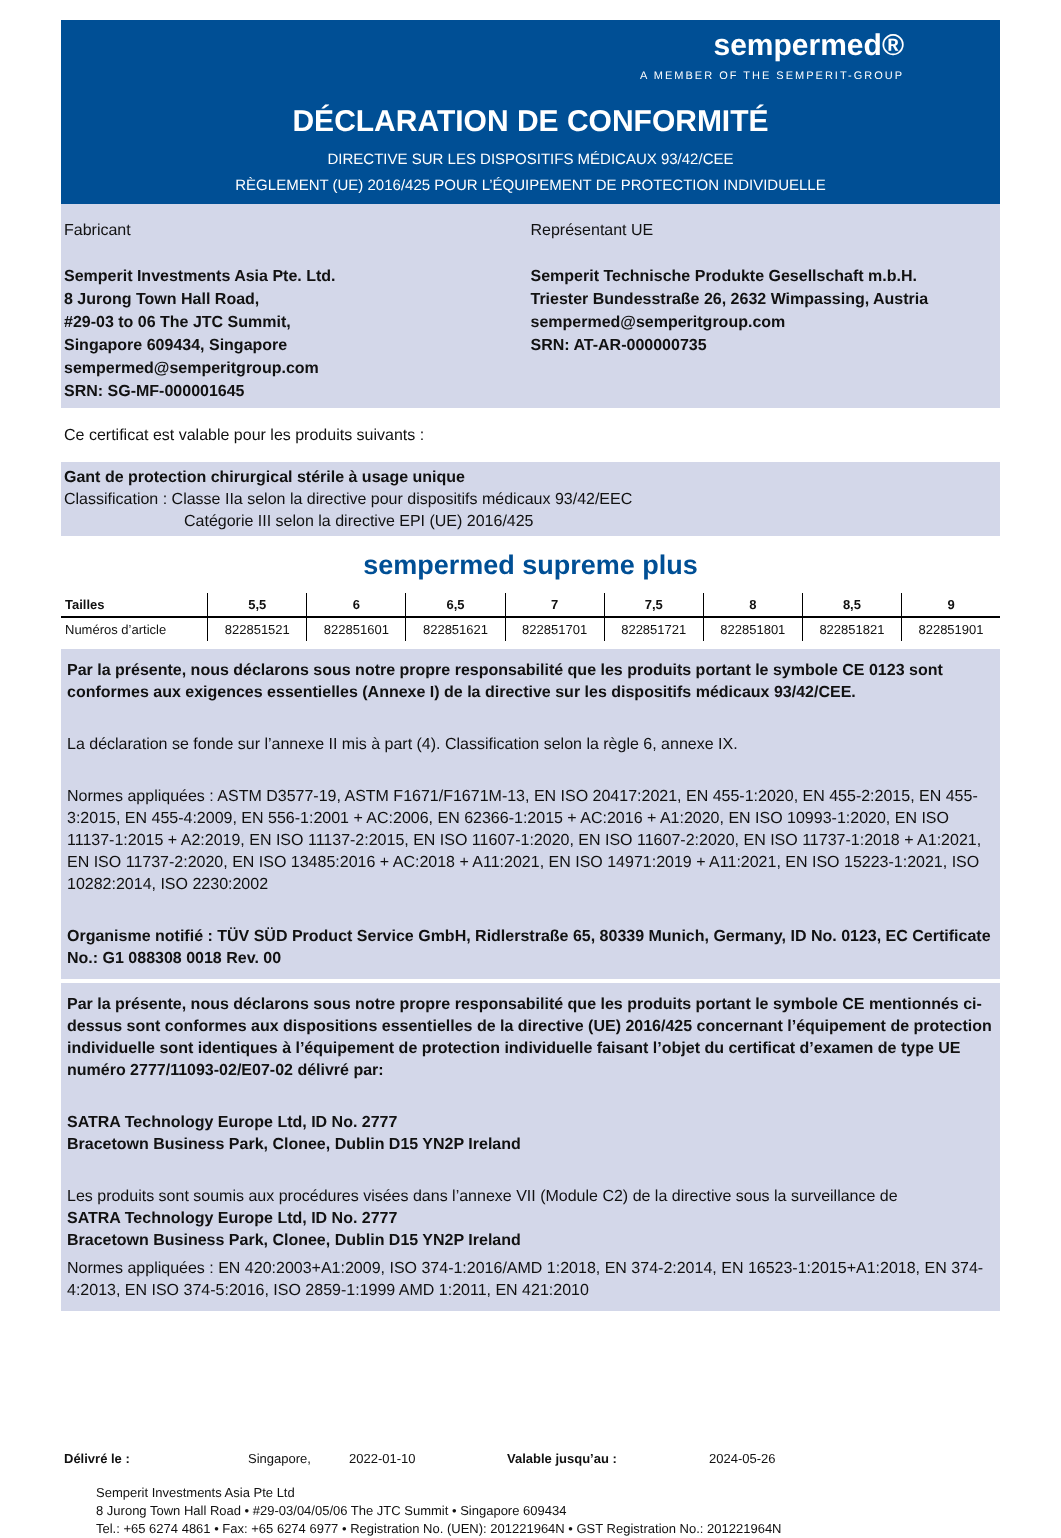sempermed®
A MEMBER OF THE SEMPERIT-GROUP
DÉCLARATION DE CONFORMITÉ
DIRECTIVE SUR LES DISPOSITIFS MÉDICAUX 93/42/CEE
RÈGLEMENT (UE) 2016/425 POUR L’ÉQUIPEMENT DE PROTECTION INDIVIDUELLE
Fabricant
Semperit Investments Asia Pte. Ltd.
8 Jurong Town Hall Road,
#29-03 to 06 The JTC Summit,
Singapore 609434, Singapore
sempermed@semperitgroup.com
SRN: SG-MF-000001645
Représentant UE
Semperit Technische Produkte Gesellschaft m.b.H.
Triester Bundesstraße 26, 2632 Wimpassing, Austria
sempermed@semperitgroup.com
SRN: AT-AR-000000735
Ce certificat est valable pour les produits suivants :
Gant de protection chirurgical stérile à usage unique
Classification : Classe IIa selon la directive pour dispositifs médicaux 93/42/EEC
Catégorie III selon la directive EPI (UE) 2016/425
sempermed supreme plus
| Tailles | 5,5 | 6 | 6,5 | 7 | 7,5 | 8 | 8,5 | 9 |
| --- | --- | --- | --- | --- | --- | --- | --- | --- |
| Numéros d’article | 822851521 | 822851601 | 822851621 | 822851701 | 822851721 | 822851801 | 822851821 | 822851901 |
Par la présente, nous déclarons sous notre propre responsabilité que les produits portant le symbole CE 0123 sont conformes aux exigences essentielles (Annexe I) de la directive sur les dispositifs médicaux 93/42/CEE.
La déclaration se fonde sur l’annexe II mis à part (4). Classification selon la règle 6, annexe IX.
Normes appliquées : ASTM D3577-19, ASTM F1671/F1671M-13, EN ISO 20417:2021, EN 455-1:2020, EN 455-2:2015, EN 455-3:2015, EN 455-4:2009, EN 556-1:2001 + AC:2006, EN 62366-1:2015 + AC:2016 + A1:2020, EN ISO 10993-1:2020, EN ISO 11137-1:2015 + A2:2019, EN ISO 11137-2:2015, EN ISO 11607-1:2020, EN ISO 11607-2:2020, EN ISO 11737-1:2018 + A1:2021, EN ISO 11737-2:2020, EN ISO 13485:2016 + AC:2018 + A11:2021, EN ISO 14971:2019 + A11:2021, EN ISO 15223-1:2021, ISO 10282:2014, ISO 2230:2002
Organisme notifié : TÜV SÜD Product Service GmbH, Ridlerstraße 65, 80339 Munich, Germany, ID No. 0123, EC Certificate No.: G1 088308 0018 Rev. 00
Par la présente, nous déclarons sous notre propre responsabilité que les produits portant le symbole CE mentionnés ci-dessus sont conformes aux dispositions essentielles de la directive (UE) 2016/425 concernant l’équipement de protection individuelle sont identiques à l’équipement de protection individuelle faisant l’objet du certificat d’examen de type UE numéro 2777/11093-02/E07-02 délivré par:
SATRA Technology Europe Ltd, ID No. 2777
Bracetown Business Park, Clonee, Dublin D15 YN2P Ireland
Les produits sont soumis aux procédures visées dans l’annexe VII (Module C2) de la directive sous la surveillance de
SATRA Technology Europe Ltd, ID No. 2777
Bracetown Business Park, Clonee, Dublin D15 YN2P Ireland
Normes appliquées : EN 420:2003+A1:2009, ISO 374-1:2016/AMD 1:2018, EN 374-2:2014, EN 16523-1:2015+A1:2018, EN 374-4:2013, EN ISO 374-5:2016, ISO 2859-1:1999 AMD 1:2011, EN 421:2010
Délivré le : Singapore, 2022-01-10 Valable jusqu’au : 2024-05-26
Semperit Investments Asia Pte Ltd
8 Jurong Town Hall Road • #29-03/04/05/06 The JTC Summit • Singapore 609434
Tel.: +65 6274 4861 • Fax: +65 6274 6977 • Registration No. (UEN): 201221964N • GST Registration No.: 201221964N